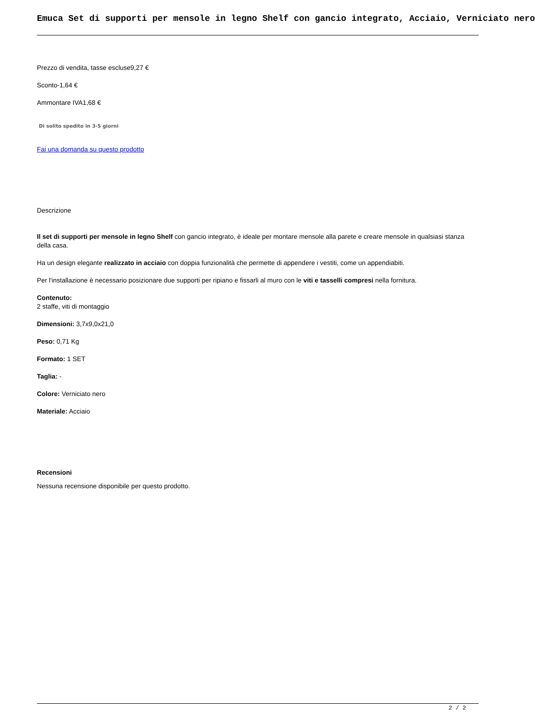Emuca Set di supporti per mensole in legno Shelf con gancio integrato, Acciaio, Verniciato nero
Prezzo di vendita, tasse escluse9,27 €
Sconto-1,64 €
Ammontare IVA1,68 €
Di solito spedito in 3-5 giorni
Fai una domanda su questo prodotto
Descrizione
Il set di supporti per mensole in legno Shelf con gancio integrato, è ideale per montare mensole alla parete e creare mensole in qualsiasi stanza della casa.
Ha un design elegante realizzato in acciaio con doppia funzionalità che permette di appendere i vestiti, come un appendiabiti.
Per l'installazione è necessario posizionare due supporti per ripiano e fissarli al muro con le viti e tasselli compresi nella fornitura.
Contenuto:
2 staffe, viti di montaggio
Dimensioni: 3,7x9,0x21,0
Peso: 0,71 Kg
Formato: 1 SET
Taglia: -
Colore: Verniciato nero
Materiale: Acciaio
Recensioni
Nessuna recensione disponibile per questo prodotto.
2 / 2